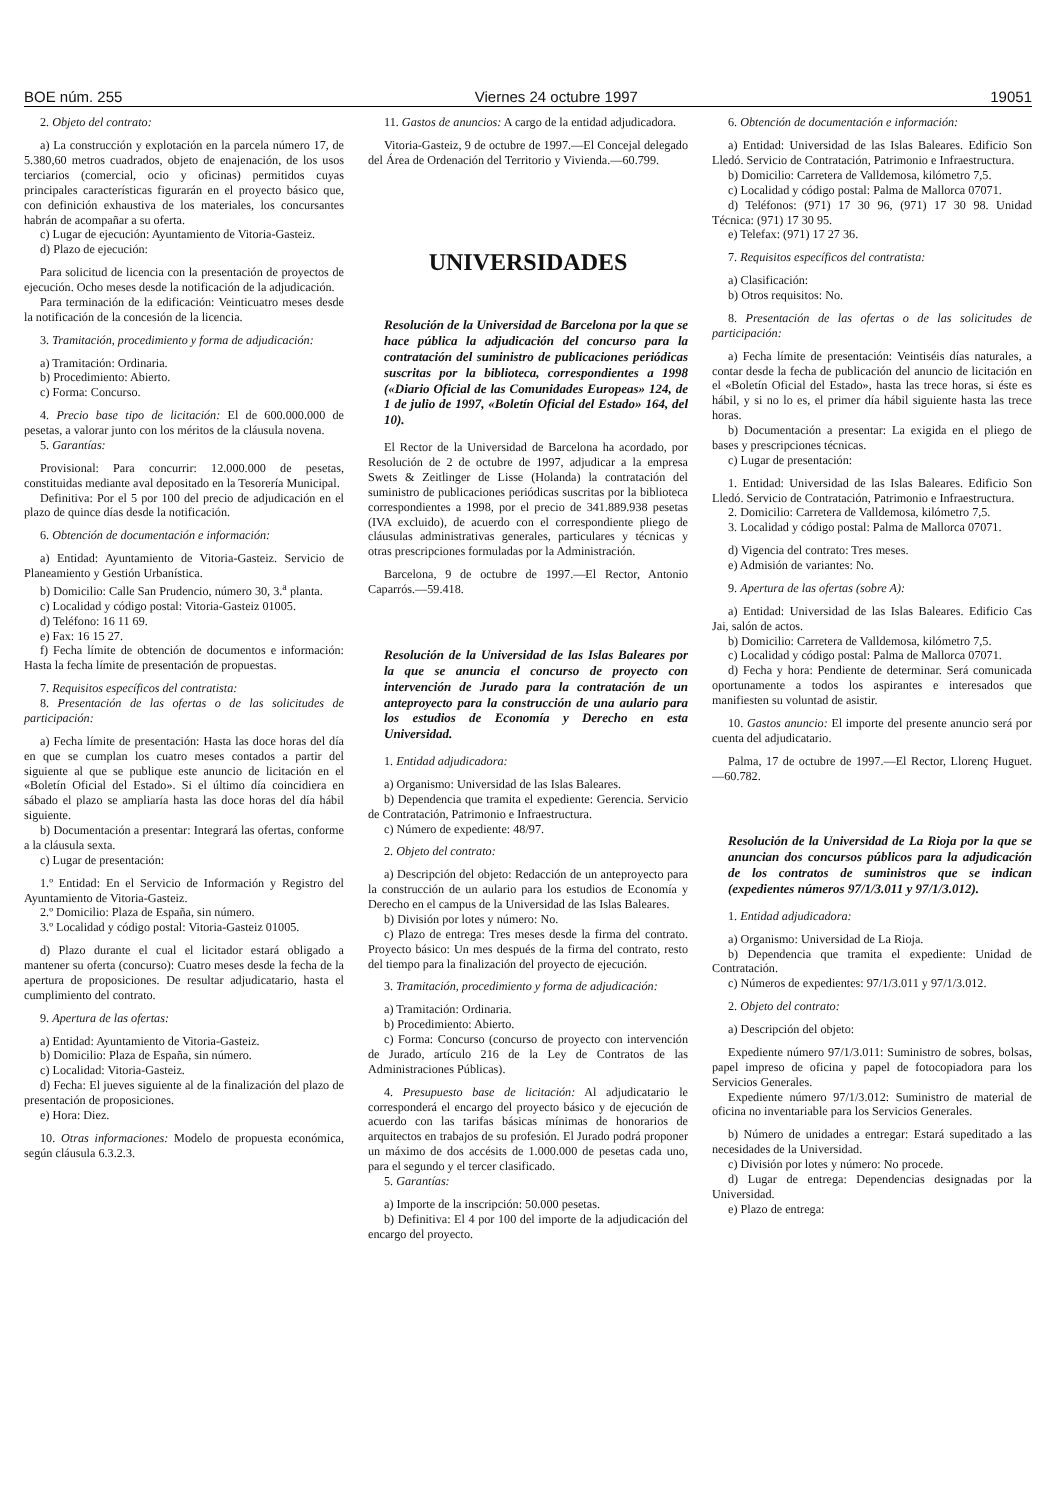BOE núm. 255 Viernes 24 octubre 1997 19051
2. Objeto del contrato:
a) La construcción y explotación en la parcela número 17, de 5.380,60 metros cuadrados, objeto de enajenación, de los usos terciarios (comercial, ocio y oficinas) permitidos cuyas principales características figurarán en el proyecto básico que, con definición exhaustiva de los materiales, los concursantes habrán de acompañar a su oferta.
c) Lugar de ejecución: Ayuntamiento de Vitoria-Gasteiz.
d) Plazo de ejecución:
Para solicitud de licencia con la presentación de proyectos de ejecución. Ocho meses desde la notificación de la adjudicación.
Para terminación de la edificación: Veinticuatro meses desde la notificación de la concesión de la licencia.
3. Tramitación, procedimiento y forma de adjudicación:
a) Tramitación: Ordinaria.
b) Procedimiento: Abierto.
c) Forma: Concurso.
4. Precio base tipo de licitación: El de 600.000.000 de pesetas, a valorar junto con los méritos de la cláusula novena.
5. Garantías:
Provisional: Para concurrir: 12.000.000 de pesetas, constituidas mediante aval depositado en la Tesorería Municipal.
Definitiva: Por el 5 por 100 del precio de adjudicación en el plazo de quince días desde la notificación.
6. Obtención de documentación e información:
a) Entidad: Ayuntamiento de Vitoria-Gasteiz. Servicio de Planeamiento y Gestión Urbanística.
b) Domicilio: Calle San Prudencio, número 30, 3.<sup>a</sup> planta.
c) Localidad y código postal: Vitoria-Gasteiz 01005.
d) Teléfono: 16 11 69.
e) Fax: 16 15 27.
f) Fecha límite de obtención de documentos e información: Hasta la fecha límite de presentación de propuestas.
7. Requisitos específicos del contratista:
8. Presentación de las ofertas o de las solicitudes de participación:
a) Fecha límite de presentación: Hasta las doce horas del día en que se cumplan los cuatro meses contados a partir del siguiente al que se publique este anuncio de licitación en el «Boletín Oficial del Estado». Si el último día coincidiera en sábado el plazo se ampliaría hasta las doce horas del día hábil siguiente.
b) Documentación a presentar: Integrará las ofertas, conforme a la cláusula sexta.
c) Lugar de presentación:
1.º Entidad: En el Servicio de Información y Registro del Ayuntamiento de Vitoria-Gasteiz.
2.º Domicilio: Plaza de España, sin número.
3.º Localidad y código postal: Vitoria-Gasteiz 01005.
d) Plazo durante el cual el licitador estará obligado a mantener su oferta (concurso): Cuatro meses desde la fecha de la apertura de proposiciones. De resultar adjudicatario, hasta el cumplimiento del contrato.
9. Apertura de las ofertas:
a) Entidad: Ayuntamiento de Vitoria-Gasteiz.
b) Domicilio: Plaza de España, sin número.
c) Localidad: Vitoria-Gasteiz.
d) Fecha: El jueves siguiente al de la finalización del plazo de presentación de proposiciones.
e) Hora: Diez.
10. Otras informaciones: Modelo de propuesta económica, según cláusula 6.3.2.3.
11. Gastos de anuncios: A cargo de la entidad adjudicadora.
Vitoria-Gasteiz, 9 de octubre de 1997.—El Concejal delegado del Área de Ordenación del Territorio y Vivienda.—60.799.
UNIVERSIDADES
Resolución de la Universidad de Barcelona por la que se hace pública la adjudicación del concurso para la contratación del suministro de publicaciones periódicas suscritas por la biblioteca, correspondientes a 1998 («Diario Oficial de las Comunidades Europeas» 124, de 1 de julio de 1997, «Boletín Oficial del Estado» 164, del 10).
El Rector de la Universidad de Barcelona ha acordado, por Resolución de 2 de octubre de 1997, adjudicar a la empresa Swets & Zeitlinger de Lisse (Holanda) la contratación del suministro de publicaciones periódicas suscritas por la biblioteca correspondientes a 1998, por el precio de 341.889.938 pesetas (IVA excluido), de acuerdo con el correspondiente pliego de cláusulas administrativas generales, particulares y técnicas y otras prescripciones formuladas por la Administración.
Barcelona, 9 de octubre de 1997.—El Rector, Antonio Caparrós.—59.418.
Resolución de la Universidad de las Islas Baleares por la que se anuncia el concurso de proyecto con intervención de Jurado para la contratación de un anteproyecto para la construcción de una aulario para los estudios de Economía y Derecho en esta Universidad.
1. Entidad adjudicadora:
a) Organismo: Universidad de las Islas Baleares.
b) Dependencia que tramita el expediente: Gerencia. Servicio de Contratación, Patrimonio e Infraestructura.
c) Número de expediente: 48/97.
2. Objeto del contrato:
a) Descripción del objeto: Redacción de un anteproyecto para la construcción de un aulario para los estudios de Economía y Derecho en el campus de la Universidad de las Islas Baleares.
b) División por lotes y número: No.
c) Plazo de entrega: Tres meses desde la firma del contrato. Proyecto básico: Un mes después de la firma del contrato, resto del tiempo para la finalización del proyecto de ejecución.
3. Tramitación, procedimiento y forma de adjudicación:
a) Tramitación: Ordinaria.
b) Procedimiento: Abierto.
c) Forma: Concurso (concurso de proyecto con intervención de Jurado, artículo 216 de la Ley de Contratos de las Administraciones Públicas).
4. Presupuesto base de licitación: Al adjudicatario le corresponderá el encargo del proyecto básico y de ejecución de acuerdo con las tarifas básicas mínimas de honorarios de arquitectos en trabajos de su profesión. El Jurado podrá proponer un máximo de dos accésits de 1.000.000 de pesetas cada uno, para el segundo y el tercer clasificado.
5. Garantías:
a) Importe de la inscripción: 50.000 pesetas.
b) Definitiva: El 4 por 100 del importe de la adjudicación del encargo del proyecto.
6. Obtención de documentación e información:
a) Entidad: Universidad de las Islas Baleares. Edificio Son Lledó. Servicio de Contratación, Patrimonio e Infraestructura.
b) Domicilio: Carretera de Valldemosa, kilómetro 7,5.
c) Localidad y código postal: Palma de Mallorca 07071.
d) Teléfonos: (971) 17 30 96, (971) 17 30 98. Unidad Técnica: (971) 17 30 95.
e) Telefax: (971) 17 27 36.
7. Requisitos específicos del contratista:
a) Clasificación:
b) Otros requisitos: No.
8. Presentación de las ofertas o de las solicitudes de participación:
a) Fecha límite de presentación: Veintiséis días naturales, a contar desde la fecha de publicación del anuncio de licitación en el «Boletín Oficial del Estado», hasta las trece horas, si éste es hábil, y si no lo es, el primer día hábil siguiente hasta las trece horas.
b) Documentación a presentar: La exigida en el pliego de bases y prescripciones técnicas.
c) Lugar de presentación:
1. Entidad: Universidad de las Islas Baleares. Edificio Son Lledó. Servicio de Contratación, Patrimonio e Infraestructura.
2. Domicilio: Carretera de Valldemosa, kilómetro 7,5.
3. Localidad y código postal: Palma de Mallorca 07071.
d) Vigencia del contrato: Tres meses.
e) Admisión de variantes: No.
9. Apertura de las ofertas (sobre A):
a) Entidad: Universidad de las Islas Baleares. Edificio Cas Jai, salón de actos.
b) Domicilio: Carretera de Valldemosa, kilómetro 7,5.
c) Localidad y código postal: Palma de Mallorca 07071.
d) Fecha y hora: Pendiente de determinar. Será comunicada oportunamente a todos los aspirantes e interesados que manifiesten su voluntad de asistir.
10. Gastos anuncio: El importe del presente anuncio será por cuenta del adjudicatario.
Palma, 17 de octubre de 1997.—El Rector, Llorenç Huguet.—60.782.
Resolución de la Universidad de La Rioja por la que se anuncian dos concursos públicos para la adjudicación de los contratos de suministros que se indican (expedientes números 97/1/3.011 y 97/1/3.012).
1. Entidad adjudicadora:
a) Organismo: Universidad de La Rioja.
b) Dependencia que tramita el expediente: Unidad de Contratación.
c) Números de expedientes: 97/1/3.011 y 97/1/3.012.
2. Objeto del contrato:
a) Descripción del objeto:
Expediente número 97/1/3.011: Suministro de sobres, bolsas, papel impreso de oficina y papel de fotocopiadora para los Servicios Generales.
Expediente número 97/1/3.012: Suministro de material de oficina no inventariable para los Servicios Generales.
b) Número de unidades a entregar: Estará supeditado a las necesidades de la Universidad.
c) División por lotes y número: No procede.
d) Lugar de entrega: Dependencias designadas por la Universidad.
e) Plazo de entrega: